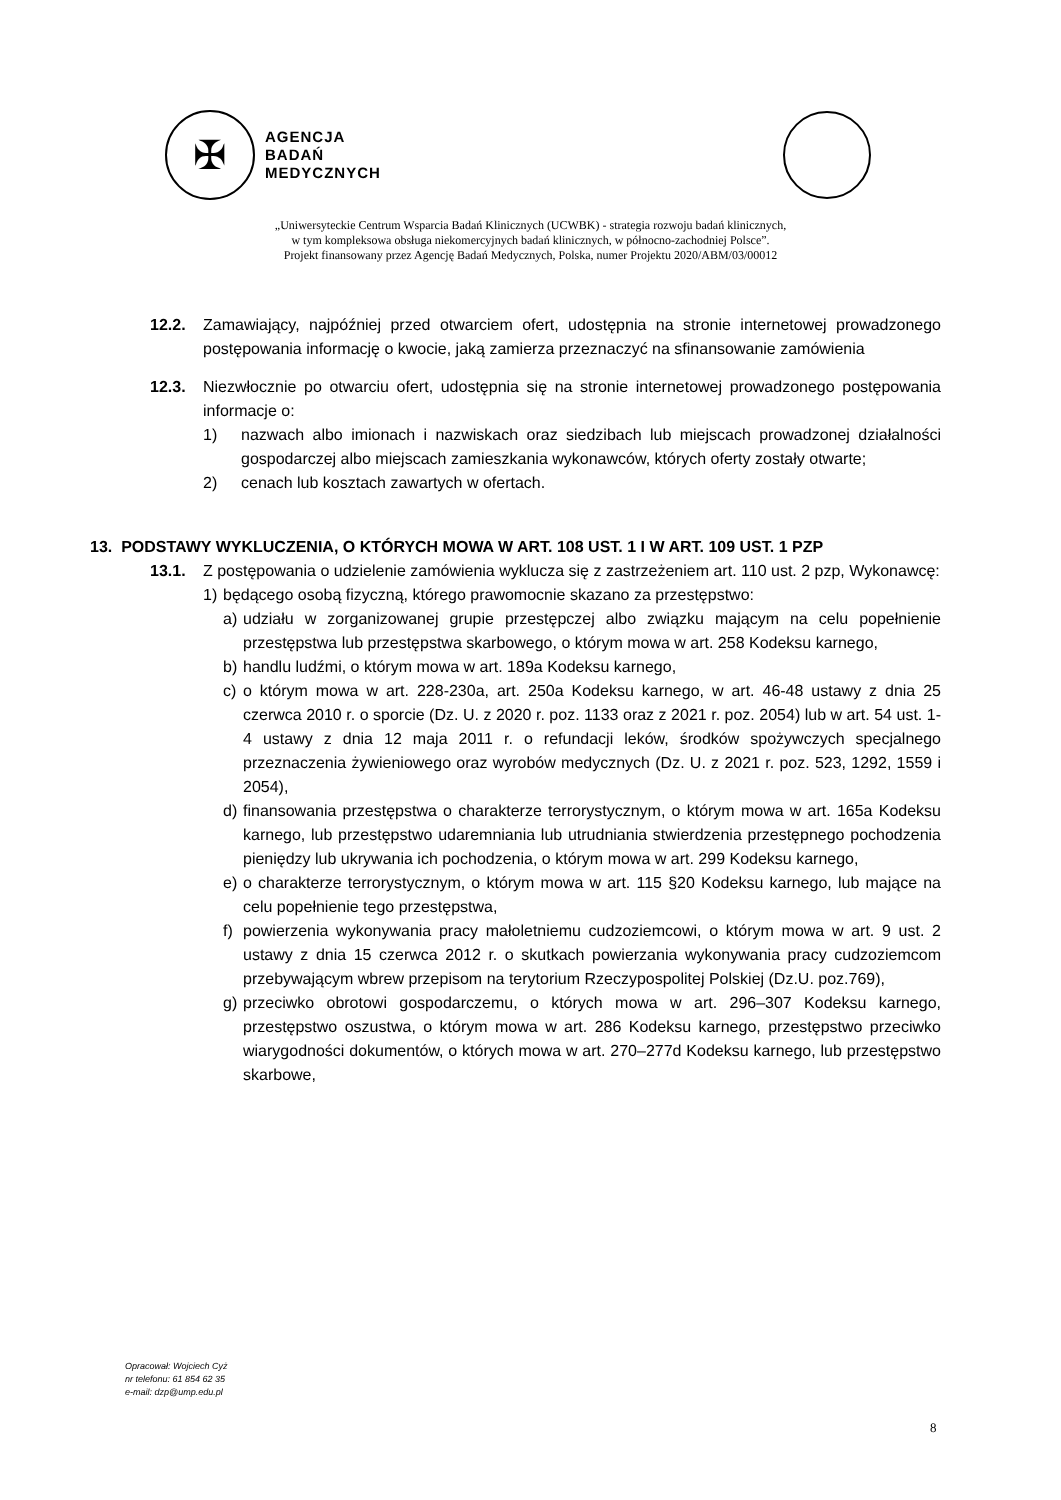✠
AGENCJA
BADAŃ
MEDYCZNYCH
„Uniwersyteckie Centrum Wsparcia Badań Klinicznych (UCWBK) - strategia rozwoju badań klinicznych,
w tym kompleksowa obsługa niekomercyjnych badań klinicznych, w północno-zachodniej Polsce”.
Projekt finansowany przez Agencję Badań Medycznych, Polska, numer Projektu 2020/ABM/03/00012
12.2. Zamawiający, najpóźniej przed otwarciem ofert, udostępnia na stronie internetowej prowadzonego postępowania informację o kwocie, jaką zamierza przeznaczyć na sfinansowanie zamówienia
12.3. Niezwłocznie po otwarciu ofert, udostępnia się na stronie internetowej prowadzonego postępowania informacje o:
1) nazwach albo imionach i nazwiskach oraz siedzibach lub miejscach prowadzonej działalności gospodarczej albo miejscach zamieszkania wykonawców, których oferty zostały otwarte;
2) cenach lub kosztach zawartych w ofertach.
13. PODSTAWY WYKLUCZENIA, O KTÓRYCH MOWA W ART. 108 UST. 1 I W ART. 109 UST. 1 PZP
13.1. Z postępowania o udzielenie zamówienia wyklucza się z zastrzeżeniem art. 110 ust. 2 pzp, Wykonawcę:
1) będącego osobą fizyczną, którego prawomocnie skazano za przestępstwo:
a) udziału w zorganizowanej grupie przestępczej albo związku mającym na celu popełnienie przestępstwa lub przestępstwa skarbowego, o którym mowa w art. 258 Kodeksu karnego,
b) handlu ludźmi, o którym mowa w art. 189a Kodeksu karnego,
c) o którym mowa w art. 228-230a, art. 250a Kodeksu karnego, w art. 46-48 ustawy z dnia 25 czerwca 2010 r. o sporcie (Dz. U. z 2020 r. poz. 1133 oraz z 2021 r. poz. 2054) lub w art. 54 ust. 1-4 ustawy z dnia 12 maja 2011 r. o refundacji leków, środków spożywczych specjalnego przeznaczenia żywieniowego oraz wyrobów medycznych (Dz. U. z 2021 r. poz. 523, 1292, 1559 i 2054),
d) finansowania przestępstwa o charakterze terrorystycznym, o którym mowa w art. 165a Kodeksu karnego, lub przestępstwo udaremniania lub utrudniania stwierdzenia przestępnego pochodzenia pieniędzy lub ukrywania ich pochodzenia, o którym mowa w art. 299 Kodeksu karnego,
e) o charakterze terrorystycznym, o którym mowa w art. 115 §20 Kodeksu karnego, lub mające na celu popełnienie tego przestępstwa,
f) powierzenia wykonywania pracy małoletniemu cudzoziemcowi, o którym mowa w art. 9 ust. 2 ustawy z dnia 15 czerwca 2012 r. o skutkach powierzania wykonywania pracy cudzoziemcom przebywającym wbrew przepisom na terytorium Rzeczypospolitej Polskiej (Dz.U. poz.769),
g) przeciwko obrotowi gospodarczemu, o których mowa w art. 296–307 Kodeksu karnego, przestępstwo oszustwa, o którym mowa w art. 286 Kodeksu karnego, przestępstwo przeciwko wiarygodności dokumentów, o których mowa w art. 270–277d Kodeksu karnego, lub przestępstwo skarbowe,
Opracował: Wojciech Cyż
nr telefonu: 61 854 62 35
e-mail: dzp@ump.edu.pl
8